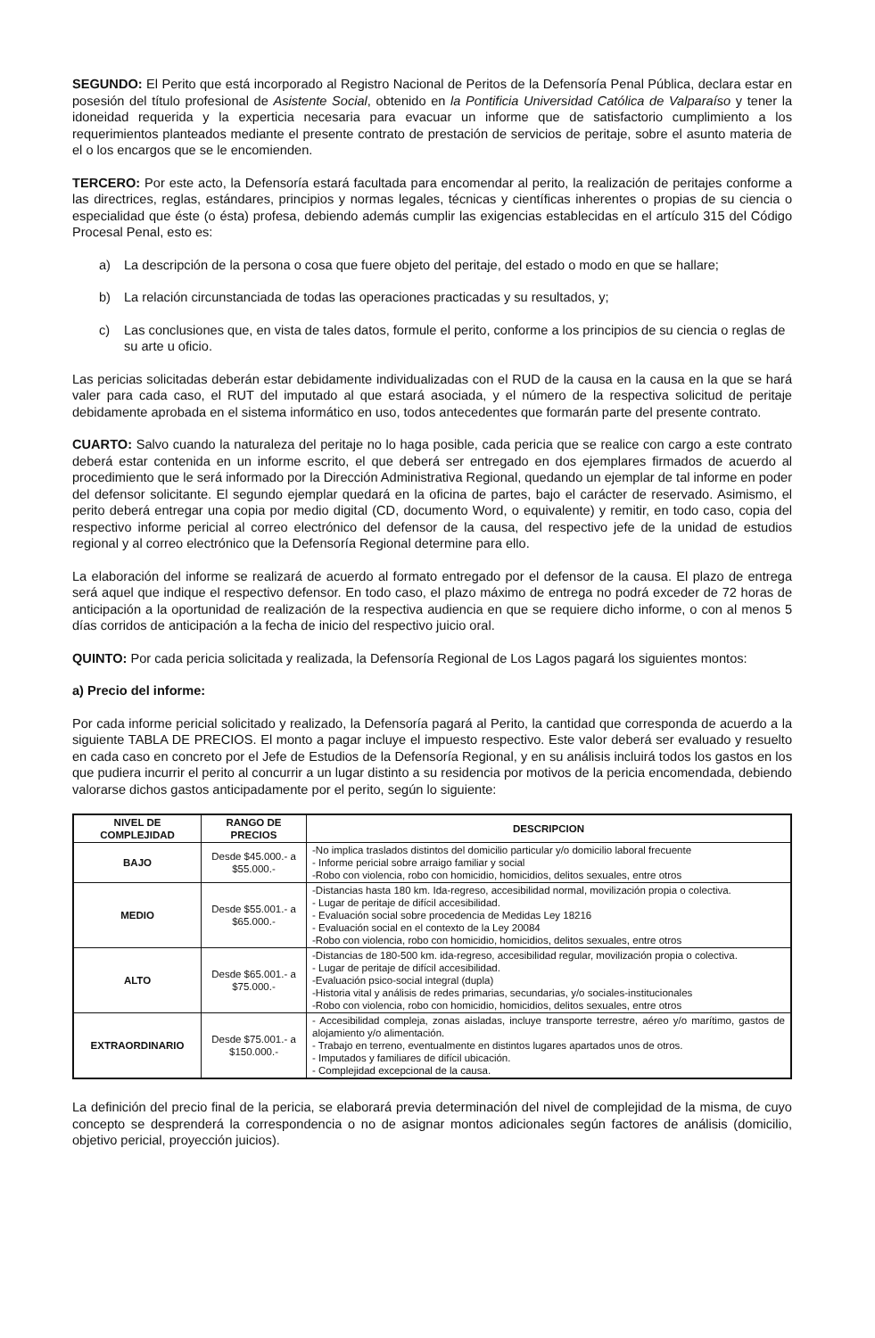SEGUNDO: El Perito que está incorporado al Registro Nacional de Peritos de la Defensoría Penal Pública, declara estar en posesión del título profesional de Asistente Social, obtenido en la Pontificia Universidad Católica de Valparaíso y tener la idoneidad requerida y la experticia necesaria para evacuar un informe que de satisfactorio cumplimiento a los requerimientos planteados mediante el presente contrato de prestación de servicios de peritaje, sobre el asunto materia de el o los encargos que se le encomienden.
TERCERO: Por este acto, la Defensoría estará facultada para encomendar al perito, la realización de peritajes conforme a las directrices, reglas, estándares, principios y normas legales, técnicas y científicas inherentes o propias de su ciencia o especialidad que éste (o ésta) profesa, debiendo además cumplir las exigencias establecidas en el artículo 315 del Código Procesal Penal, esto es:
a) La descripción de la persona o cosa que fuere objeto del peritaje, del estado o modo en que se hallare;
b) La relación circunstanciada de todas las operaciones practicadas y su resultados, y;
c) Las conclusiones que, en vista de tales datos, formule el perito, conforme a los principios de su ciencia o reglas de su arte u oficio.
Las pericias solicitadas deberán estar debidamente individualizadas con el RUD de la causa en la causa en la que se hará valer para cada caso, el RUT del imputado al que estará asociada, y el número de la respectiva solicitud de peritaje debidamente aprobada en el sistema informático en uso, todos antecedentes que formarán parte del presente contrato.
CUARTO: Salvo cuando la naturaleza del peritaje no lo haga posible, cada pericia que se realice con cargo a este contrato deberá estar contenida en un informe escrito, el que deberá ser entregado en dos ejemplares firmados de acuerdo al procedimiento que le será informado por la Dirección Administrativa Regional, quedando un ejemplar de tal informe en poder del defensor solicitante. El segundo ejemplar quedará en la oficina de partes, bajo el carácter de reservado. Asimismo, el perito deberá entregar una copia por medio digital (CD, documento Word, o equivalente) y remitir, en todo caso, copia del respectivo informe pericial al correo electrónico del defensor de la causa, del respectivo jefe de la unidad de estudios regional y al correo electrónico que la Defensoría Regional determine para ello.
La elaboración del informe se realizará de acuerdo al formato entregado por el defensor de la causa. El plazo de entrega será aquel que indique el respectivo defensor. En todo caso, el plazo máximo de entrega no podrá exceder de 72 horas de anticipación a la oportunidad de realización de la respectiva audiencia en que se requiere dicho informe, o con al menos 5 días corridos de anticipación a la fecha de inicio del respectivo juicio oral.
QUINTO: Por cada pericia solicitada y realizada, la Defensoría Regional de Los Lagos pagará los siguientes montos:
a) Precio del informe:
Por cada informe pericial solicitado y realizado, la Defensoría pagará al Perito, la cantidad que corresponda de acuerdo a la siguiente TABLA DE PRECIOS. El monto a pagar incluye el impuesto respectivo. Este valor deberá ser evaluado y resuelto en cada caso en concreto por el Jefe de Estudios de la Defensoría Regional, y en su análisis incluirá todos los gastos en los que pudiera incurrir el perito al concurrir a un lugar distinto a su residencia por motivos de la pericia encomendada, debiendo valorarse dichos gastos anticipadamente por el perito, según lo siguiente:
| NIVEL DE COMPLEJIDAD | RANGO DE PRECIOS | DESCRIPCION |
| --- | --- | --- |
| BAJO | Desde $45.000.- a $55.000.- | -No implica traslados distintos del domicilio particular y/o domicilio laboral frecuente - Informe pericial sobre arraigo familiar y social -Robo con violencia, robo con homicidio, homicidios, delitos sexuales, entre otros |
| MEDIO | Desde $55.001.- a $65.000.- | -Distancias hasta 180 km. Ida-regreso, accesibilidad normal, movilización propia o colectiva. - Lugar de peritaje de difícil accesibilidad. - Evaluación social sobre procedencia de Medidas Ley 18216 - Evaluación social en el contexto de la Ley 20084 -Robo con violencia, robo con homicidio, homicidios, delitos sexuales, entre otros |
| ALTO | Desde $65.001.- a $75.000.- | -Distancias de 180-500 km. ida-regreso, accesibilidad regular, movilización propia o colectiva. - Lugar de peritaje de difícil accesibilidad. -Evaluación psico-social integral (dupla) -Historia vital y análisis de redes primarias, secundarias, y/o sociales-institucionales -Robo con violencia, robo con homicidio, homicidios, delitos sexuales, entre otros |
| EXTRAORDINARIO | Desde $75.001.- a $150.000.- | - Accesibilidad compleja, zonas aisladas, incluye transporte terrestre, aéreo y/o marítimo, gastos de alojamiento y/o alimentación. - Trabajo en terreno, eventualmente en distintos lugares apartados unos de otros. - Imputados y familiares de difícil ubicación. - Complejidad excepcional de la causa. |
La definición del precio final de la pericia, se elaborará previa determinación del nivel de complejidad de la misma, de cuyo concepto se desprenderá la correspondencia o no de asignar montos adicionales según factores de análisis (domicilio, objetivo pericial, proyección juicios).